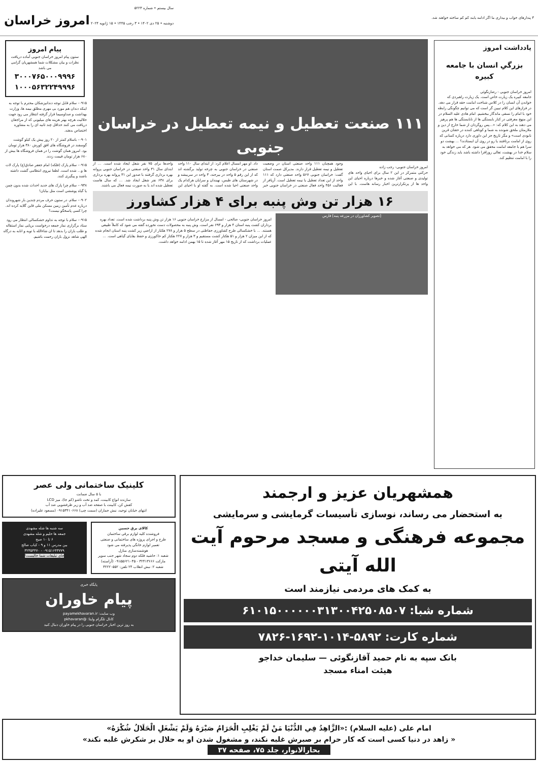۳ پندارهای خواب و بیداری ما اگر ادامه یابند کم کم ساخته خواهند شد.
سال بیستم • شماره ۵۲۲۳
دوشنبه • ۲۵ دی ۱۴۰۲ • ۳ رجب ۱۴۴۵ • ۱۵ ژانویه ۲۰۲۴ امروز خراسان
یادداشت امروز
بزرگیِ انسان با جامعه کبیره
امروز خراسان جنوبی - رضازنگوئی
جامعه کبیره یک زیارت خاص است. یک زیارت راهبردی که خواندن آن انسان را در کلاس شناخت امامت حقه قرار می دهد. در فرازهای این کلام تبیین گر است که می توانیم چگونگی رابطه خود با امام را نسقی ماندگار ببخشیم. امام هادی علیه السلام در این منهج معرفتی در کنار بایستگی ها از نابایستگی ها هم پرهیز می دهند به این کلام که: «...پس روگردان از شما خارج از دین و ملازمتان ملحق شونده به شما و کوتاهی کننده در حقتان قرین نابودی است» و مگر تاریخ جز این داوری دارد درباره کسانی که روی از امامت برتافتند یا رو در روی آن ایستادند؟ ... بهشت دو سرا هم با جامعه امامت محقق می شود. هر که می خواهد به سلام خدا در بهشت، تعالی روزافزا داشته باشد باید زندگی خود را با امامت تنظیم کند.
۱۱۱ صنعت تعطیل و نیمه تعطیل در خراسان جنوبی
امروز خراسان جنوبی- رجب زاده
حرکتی متمرکز در این ۲ سال برای احیای واحد های تولیدی و صنعتی آغاز شده و خبرها درباره احیای این واحد ها از پرتکرارترین اخبار رسانه هاست. با این وجود همچنان ۱۱۱ واحد صنعتی استان در وضعیت تعطیل و نیمه تعطیل قرار دارند. مدیرکل صمت استان گفت: خراسان جنوبی ۵۶۷ واحد صنعتی دارد که ۱۱۱ واحد از این تعداد تعطیل یا نیمه تعطیل است. آریافر از فعالیت ۴۵۶ واحد فعال صنعتی در خراسان جنوبی خبر داد. او مهر امسال اعلام کرد: از ابتدای سال ۱۱۰ واحد صنعتی در خراسان جنوبی به چرخه تولید برگشته اند که از این رقم ۵ واحد در بیرجند، ۳ واحد در سربیشه و در شهرستان های طبس، نهبندان و سرایان هرکدام یک واحد صنعتی احیا شده است. به گفته او با احیای این واحدها برای ۷۵ نفر شغل ایجاد شده است. ... از ابتدای سال ۳۱ واحد صنعتی در خراسان جنوبی پروانه بهره برداری گرفتند با صدور این ۳۱ پروانه بهره برداری برای ۶۳۸ نفر شغل ایجاد شد. ... که سال هاست تعطیل شده اند یا به صورت نیمه فعال می باشند.
۱۶ هزار تن وش پنبه برای ۴ هزار کشاورز
[تصویر کشاورزان در مزرعه پنبه] فارس
امروز خراسان جنوبی- صالحی - امسال از مزارع خراسان جنوبی ۱۶ هزار تن وش پنبه برداشت شده است. تعداد بهره برداران کشت پنبه استان ۴ هزار و ۶۹۳ نفر است. وش پنبه به محصولات دست نخورده گفته می شود که کاملاً طبیعی هستند. ... با خشکسالی طرح کشاورزی حفاظتی در سطح ۵ هزار و ۲۷۸ هکتار از اراضی زیر کشت پنبه استان انجام شده که از این میزان ۲ هزار و ۵۱ هکتار کشت مستقیم و ۳ هزار و ۲۲۷ هکتار کم خاکورزی و حفظ بقایای گیاهی است. ... عملیات برداشت که از تاریخ ۱۵ مهر آغاز شده تا ۱۵ بهمن ادامه خواهد داشت.
پیام امروز
ستون پیام امروز خراسان جنوبی آماده دریافت نظرات و بیان مشکلات شما همشهریان گرامی می باشد
۳۰۰۰۷۶۵۰۰۰۹۹۹۶
۱۰۰۰۵۶۳۲۲۴۹۹۹۶
۰۹۱۵- سلام قابل توجه دندانپزشکان محترم با توجه به اینکه دندان هم مورد بی مهری مطلق بیمه ها، وزارت بهداشت و صداوسیما قرار گرفته انتظار می رود جهت حلالیت هرچه بهتر هزینه های میلیونی که از مراجعان دریافت می کنند حداقل چند ثانیه ای را به مشاوره اختصاص بدهند.
۰۹۰۱- باسلام کمتر از ۲۰ روز پیش یک کیلو گوشت گوسفند در فروشگاه های افق کورش ۳۸۰ هزار تومان بود. امروز همان گوشت را در همان فروشگاه ها بیش از ۶۸۰ هزار تومان قیمت زدند.
۰۹۱۵- سلام پارک (فلکه) امام جعفر صادق(ع) پارک لات ها و... شده است. لطفا نیروی انتظامی گشت داشته باشند و پیگیری کنند.
۰۹۳۸- سلام چرا پارک های جدید احداث شده بدون چمن یا گیاه پوششی است مثل بیابان!
۰۹۰۲- سلام. در ستون حرف مردم چندین بار شهروندان درباره عدم تأمین زمین مسکن ملی قاین گلایه کرده اند. چرا کسی پاسخگو نیست؟
۰۹۱۵- سلام با توجه به تداوم خشکسالی انتظار می رود ستاد برگزاری نماز جمعه درخواست برپایی نماز استقاله و طلب باران را بدهد تا ان شاءالله با توبه و انابه به درگاه الهی شاهد نزول باران رحمت باشیم.
همشهریان عزیز و ارجمند
به استحضار می رساند، نوسازی تأسیسات گرمایشی و سرمایشی
مجموعه فرهنگی و مسجد مرحوم آیت الله آیتی
به کمک های مردمی نیازمند است
شماره شبا: ۶۱۰۱۵۰۰۰۰۰۰۳۱۳۰۰۴۲۵۰۸۵۰۷
شماره کارت: ۵۸۹۲-۱۰۱۴-۱۶۹۲-۷۸۲۶
بانک سپه به نام حمید آقازنگوئی — سلیمان خداجو
هیئت امناء مسجد
کلینیک ساختمانی ولی عصر
با ۵ سال ضمانت
سازنده انواع کابینت، کمد و تخت تاشو (کم جا)، میز LCD
کفش کن، کابینت با صفحه ضد آب و زیر ظرفشویی ضد آب
انتهای خیابان توحید، نبش جماران (سمت چپ) ۰۹۱۵۳۴۱۰۶۶۸ (مسعود علیزاده)
کالای برق حسین
فروشنده کلیه لوازم برقی ساختمان
طرح و اجرای پروژه های ساختمانی و صنعتی
تعمیر لوازم خانگی پذیرفته می شود
هوشمندسازی منازل
شعبه ۱: حاشیه فلکه دوم سجاد شهر جنب سوپر مارکت ۳۲۴۱۳۶۶۶ - ۰۹۱۵۵۶۲۱۰۳۵ (آراسته)
شعبه ۲: نبش انقلاب ۲۴ تلفن: ۳۲۲۲۰۵۵۲
سه شنبه ها شله مشهدی
جمعه ها حلیم و شله مشهدی
۶ تا ۱۰ صبح
بین مدرس ۱۱ و ۹ - کباب صالح
۰۹۱۵۱۶۴۳۷۷۹ - ۳۲۳۵۴۴۷۰
جای تبلیغات شما خالیست!
پایگاه خبری
پیام خاوران
وب سایت: payamekhavaran.ir
کانال تلگرام وایتا: @pkhavaran
به روز ترین اخبار خراسان جنوبی را در پیام خاوران دنبال کنید
امام علی (علیه السلام) :«الزَّاهِدُ فِي الدُّنْيَا مَنْ لَمْ يَغْلِبِ الْحَرَامُ صَبْرَهُ وَلَمْ يَشْغَلِ الْحَلَالُ شُكْرَهُ»
« زاهد در دنیا کسی است که کار حرام بر صبرش غلبه نکند، و مشغول شدن او به حلال بر شکرش غلبه نکند»
بحارالانوار، جلد ۷۵، صفحه ۳۷